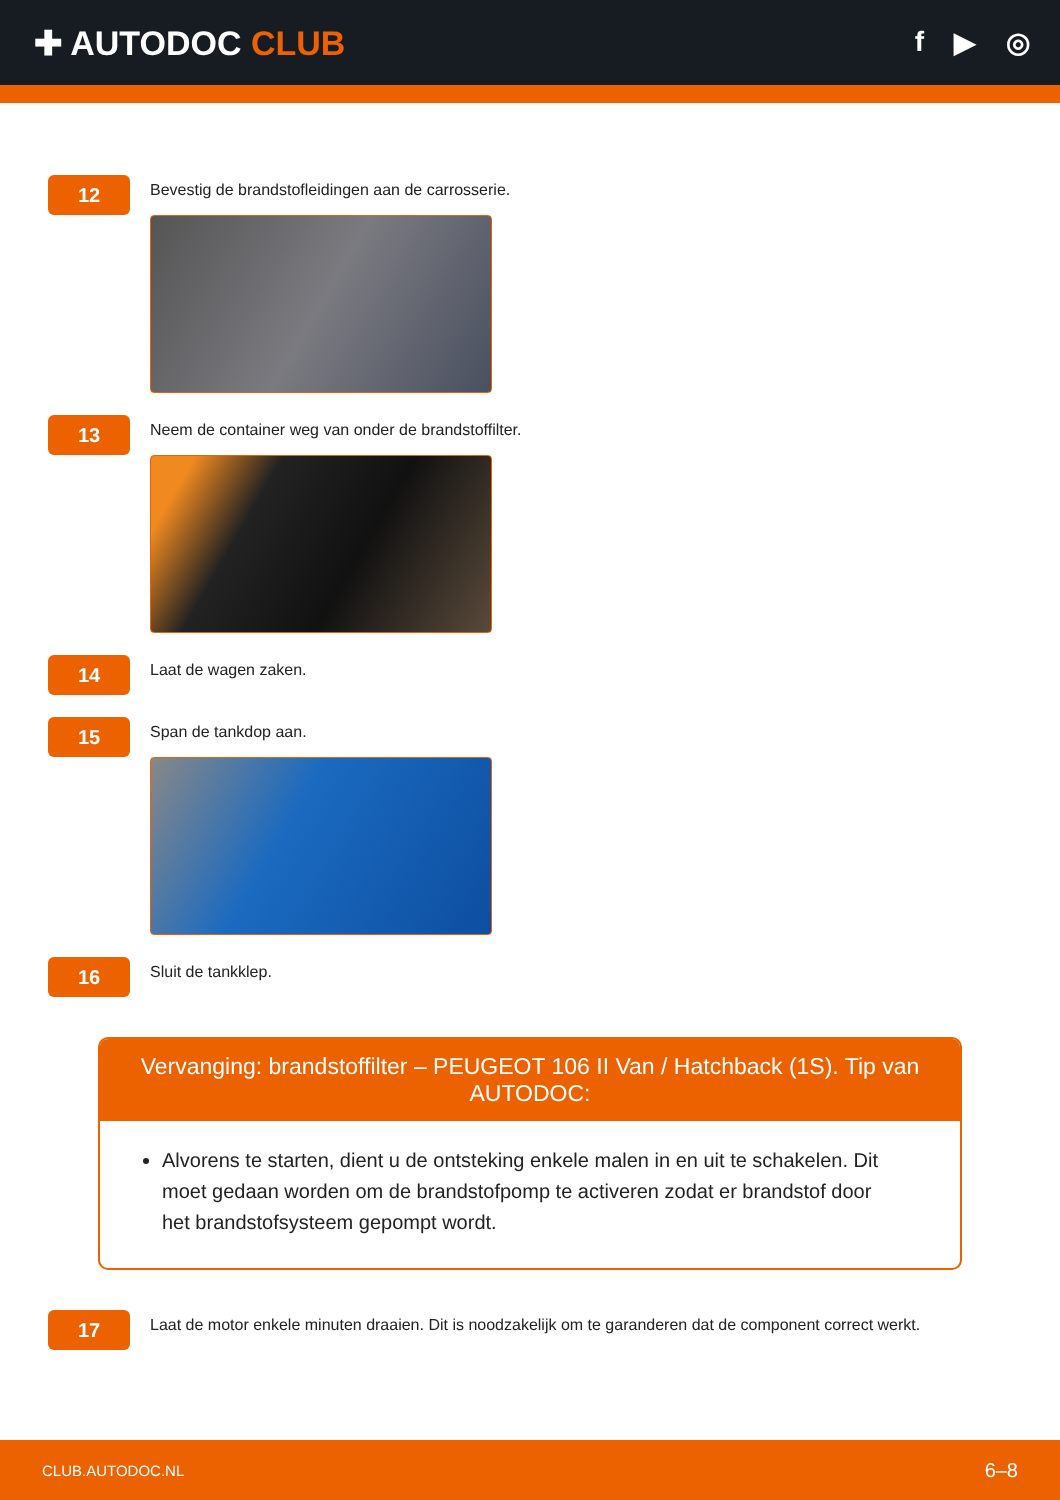✚ AUTODOC CLUB
f ▶ ◎
12
Bevestig de brandstofleidingen aan de carrosserie.
13
Neem de container weg van onder de brandstoffilter.
14
Laat de wagen zaken.
15
Span de tankdop aan.
16
Sluit de tankklep.
Vervanging: brandstoffilter – PEUGEOT 106 II Van / Hatchback (1S). Tip van AUTODOC:
Alvorens te starten, dient u de ontsteking enkele malen in en uit te schakelen. Dit moet gedaan worden om de brandstofpomp te activeren zodat er brandstof door het brandstofsysteem gepompt wordt.
17
Laat de motor enkele minuten draaien. Dit is noodzakelijk om te garanderen dat de component correct werkt.
CLUB.AUTODOC.NL 6–8